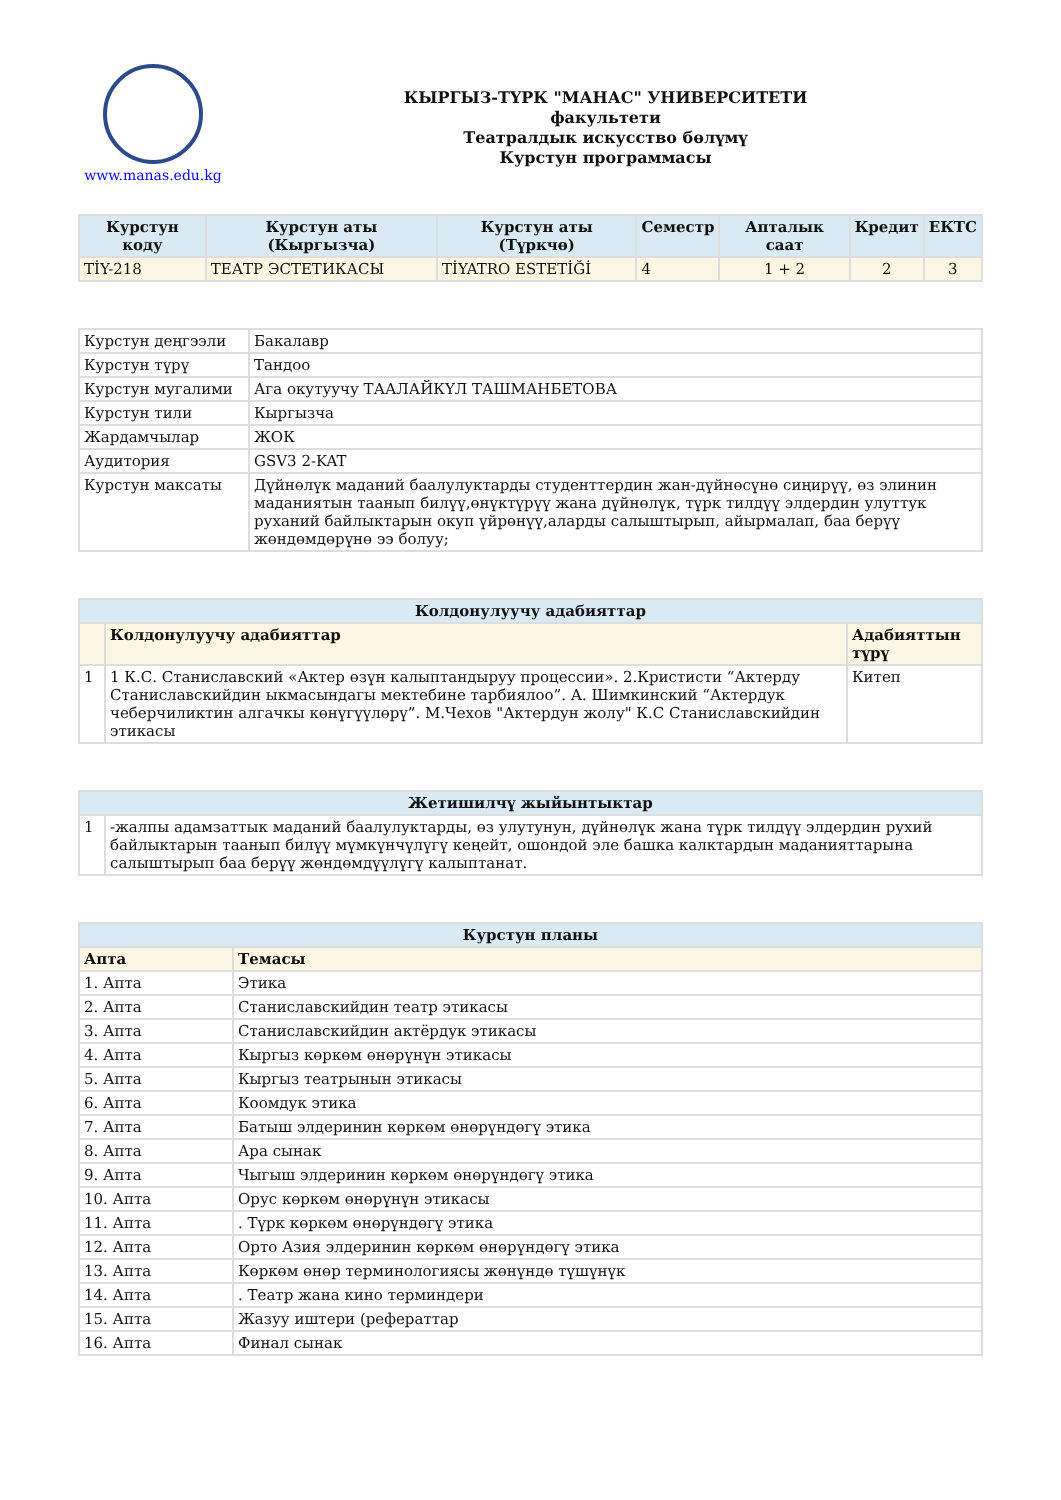www.manas.edu.kg
КЫРГЫЗ-ТҮРК "МАНАС" УНИВЕРСИТЕТИ
факультети
Театралдык искусство бөлүмү
Курстун программасы
| Курстун коду | Курстун аты (Кыргызча) | Курстун аты (Түркчө) | Семестр | Апталык саат | Кредит | ЕКТС |
| --- | --- | --- | --- | --- | --- | --- |
| TİY-218 | ТЕАТР ЭСТЕТИКАСЫ | TİYATRO ESTETİĞİ | 4 | 1 + 2 | 2 | 3 |
| Курстун деңгээли | Бакалавр |
| Курстун түрү | Тандоо |
| Курстун мугалими | Ага окутуучу ТААЛАЙКҮЛ ТАШМАНБЕТОВА |
| Курстун тили | Кыргызча |
| Жардамчылар | ЖОК |
| Аудитория | GSV3 2-KAT |
| Курстун максаты | Дүйнөлүк маданий баалулуктарды студенттердин жан-дүйнөсүнө сиңирүү, өз элинин маданиятын таанып билүү,өнүктүрүү жана дүйнөлүк, түрк тилдүү элдердин улуттук руханий байлыктарын окуп үйрөнүү,аларды салыштырып, айырмалап, баа берүү жөндөмдөрүнө ээ болуу; |
| Колдонулуучу адабияттар | | |
| --- | --- | --- |
| | Колдонулуучу адабияттар | Адабияттын түрү |
| 1 | 1 К.С. Станиславский «Актер өзүн калыптандыруу процессии». 2.Кристисти “Актерду Станиславскийдин ыкмасындагы мектебине тарбиялоо”. А. Шимкинский “Актердук чеберчиликтин алгачкы көнүгүүлөрү”. М.Чехов "Актердун жолу" К.С Станиславскийдин этикасы | Китеп |
| Жетишилчү жыйынтыктар | |
| --- | --- |
| 1 | -жалпы адамзаттык маданий баалулуктарды, өз улутунун, дүйнөлүк жана түрк тилдүү элдердин рухий байлыктарын таанып билүү мүмкүнчүлүгү кеңейт, ошондой эле башка калктардын маданияттарына салыштырып баа берүү жөндөмдүүлүгү калыптанат. |
| Курстун планы | |
| --- | --- |
| Апта | Темасы |
| 1. Апта | Этика |
| 2. Апта | Станиславскийдин театр этикасы |
| 3. Апта | Станиславскийдин актёрдук этикасы |
| 4. Апта | Кыргыз көркөм өнөрүнүн этикасы |
| 5. Апта | Кыргыз театрынын этикасы |
| 6. Апта | Коомдук этика |
| 7. Апта | Батыш элдеринин көркөм өнөрүндөгү этика |
| 8. Апта | Ара сынак |
| 9. Апта | Чыгыш элдеринин көркөм өнөрүндөгү этика |
| 10. Апта | Орус көркөм өнөрүнүн этикасы |
| 11. Апта | . Түрк көркөм өнөрүндөгү этика |
| 12. Апта | Орто Азия элдеринин көркөм өнөрүндөгү этика |
| 13. Апта | Көркөм өнөр терминологиясы жөнүндө түшүнүк |
| 14. Апта | . Театр жана кино терминдери |
| 15. Апта | Жазуу иштери (рефераттар |
| 16. Апта | Финал сынак |